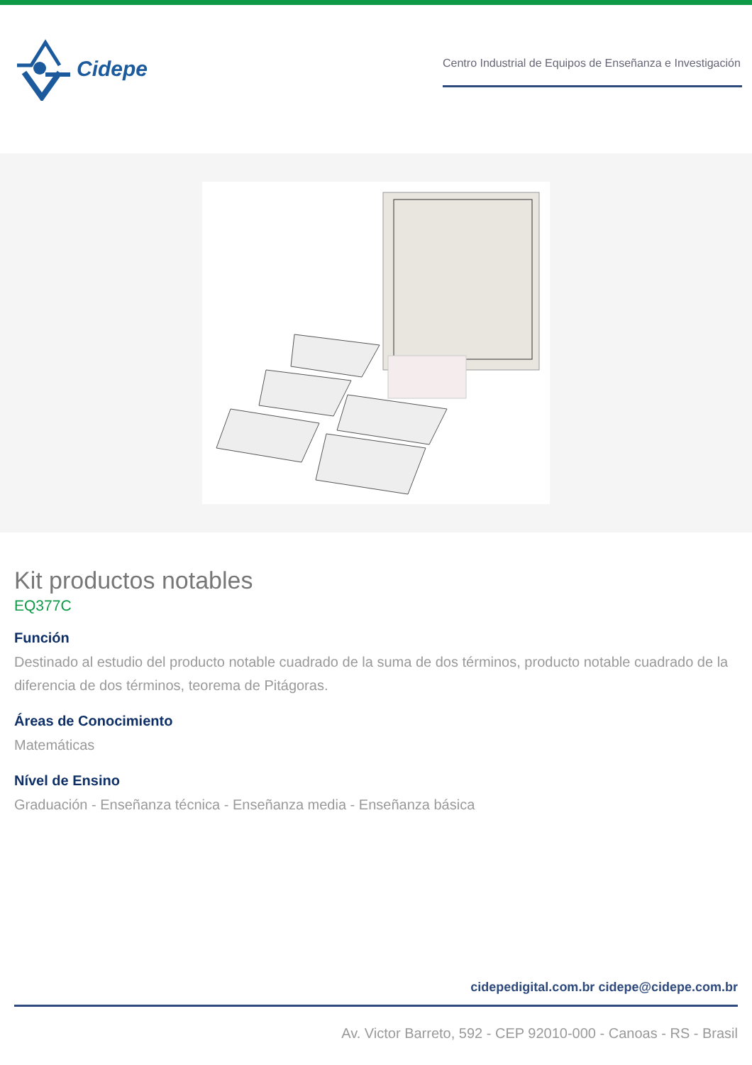Cidepe
Centro Industrial de Equipos de Enseñanza e Investigación
Kit productos notables
EQ377C
Función
Destinado al estudio del producto notable cuadrado de la suma de dos términos, producto notable cuadrado de la diferencia de dos términos, teorema de Pitágoras.
Áreas de Conocimiento
Matemáticas
Nível de Ensino
Graduación - Enseñanza técnica - Enseñanza media - Enseñanza básica
cidepedigital.com.br cidepe@cidepe.com.br
Av. Victor Barreto, 592 - CEP 92010-000 - Canoas - RS - Brasil